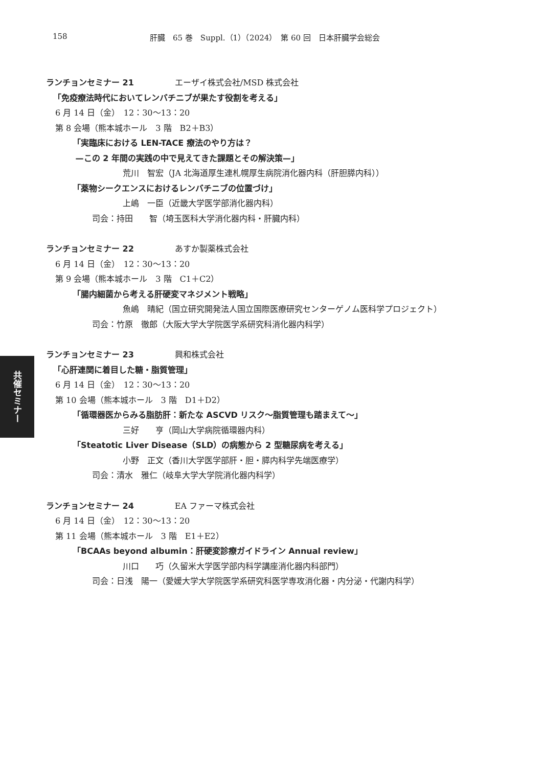158 肝臓　65 巻　Suppl.（1）（2024）　第 60 回　日本肝臓学会総会
共催セミナー
ランチョンセミナー 21 エーザイ株式会社/MSD 株式会社
「免疫療法時代においてレンバチニブが果たす役割を考える」
6 月 14 日（金）　12：30〜13：20
第 8 会場（熊本城ホール　3 階　B2＋B3）
「実臨床における LEN-TACE 療法のやり方は？
—この 2 年間の実践の中で見えてきた課題とその解決策—」
荒川　智宏（JA 北海道厚生連札幌厚生病院消化器内科（肝胆膵内科））
「薬物シークエンスにおけるレンバチニブの位置づけ」
上嶋　一臣（近畿大学医学部消化器内科）
司会：持田　　智（埼玉医科大学消化器内科・肝臓内科）
ランチョンセミナー 22 あすか製薬株式会社
6 月 14 日（金）　12：30〜13：20
第 9 会場（熊本城ホール　3 階　C1＋C2）
「腸内細菌から考える肝硬変マネジメント戦略」
魚嶋　晴紀（国立研究開発法人国立国際医療研究センターゲノム医科学プロジェクト）
司会：竹原　徹郎（大阪大学大学院医学系研究科消化器内科学）
ランチョンセミナー 23 興和株式会社
「心肝連関に着目した糖・脂質管理」
6 月 14 日（金）　12：30〜13：20
第 10 会場（熊本城ホール　3 階　D1＋D2）
「循環器医からみる脂肪肝：新たな ASCVD リスク〜脂質管理も踏まえて〜」
三好　　亨（岡山大学病院循環器内科）
「Steatotic Liver Disease（SLD）の病態から 2 型糖尿病を考える」
小野　正文（香川大学医学部肝・胆・膵内科学先端医療学）
司会：清水　雅仁（岐阜大学大学院消化器内科学）
ランチョンセミナー 24 EA ファーマ株式会社
6 月 14 日（金）　12：30〜13：20
第 11 会場（熊本城ホール　3 階　E1＋E2）
「BCAAs beyond albumin：肝硬変診療ガイドライン Annual review」
川口　　巧（久留米大学医学部内科学講座消化器内科部門）
司会：日浅　陽一（愛媛大学大学院医学系研究科医学専攻消化器・内分泌・代謝内科学）